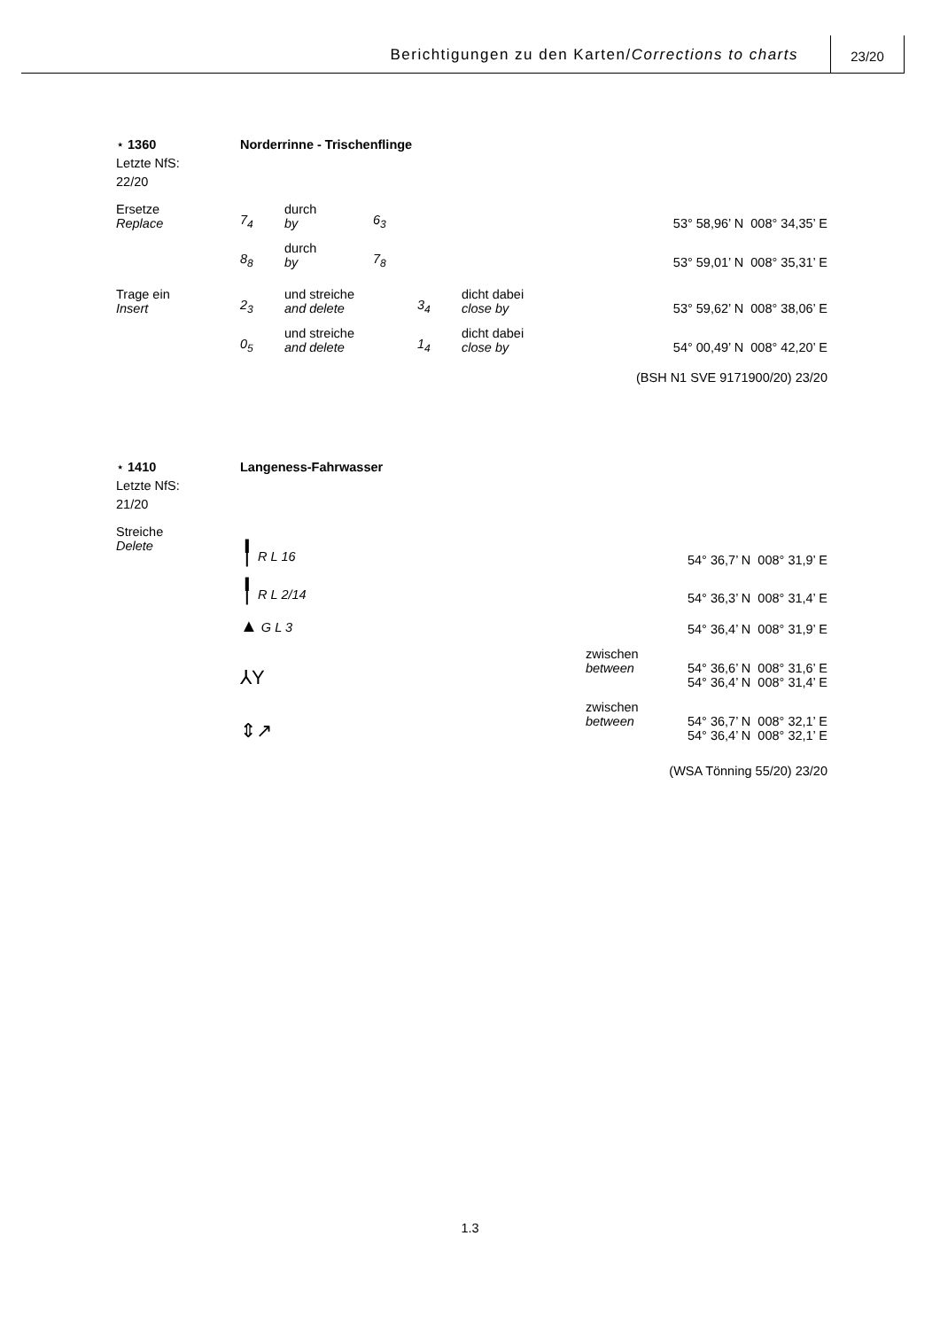Berichtigungen zu den Karten/Corrections to charts
23/20
⋆ 1360
Letzte NfS:
22/20
Norderrinne - Trischenflinge
Ersetze
Replace
7<sub>4</sub>
durch
by
6<sub>3</sub>
53° 58,96’ N 008° 34,35’ E
8<sub>8</sub>
durch
by
7<sub>8</sub>
53° 59,01’ N 008° 35,31’ E
Trage ein
Insert
2<sub>3</sub>
und streiche
and delete
3<sub>4</sub>
dicht dabei
close by
53° 59,62’ N 008° 38,06’ E
0<sub>5</sub>
und streiche
and delete
1<sub>4</sub>
dicht dabei
close by
54° 00,49’ N 008° 42,20’ E
(BSH N1 SVE 9171900/20) 23/20
⋆ 1410
Letzte NfS:
21/20
Langeness-Fahrwasser
Streiche
Delete
╿ R L 16
54° 36,7’ N 008° 31,9’ E
╿ R L 2/14
54° 36,3’ N 008° 31,4’ E
▲ G L 3
54° 36,4’ N 008° 31,9’ E
⅄Y
zwischen
between
54° 36,6’ N 008° 31,6’ E
54° 36,4’ N 008° 31,4’ E
⇕↗
zwischen
between
54° 36,7’ N 008° 32,1’ E
54° 36,4’ N 008° 32,1’ E
(WSA Tönning 55/20) 23/20
1.3